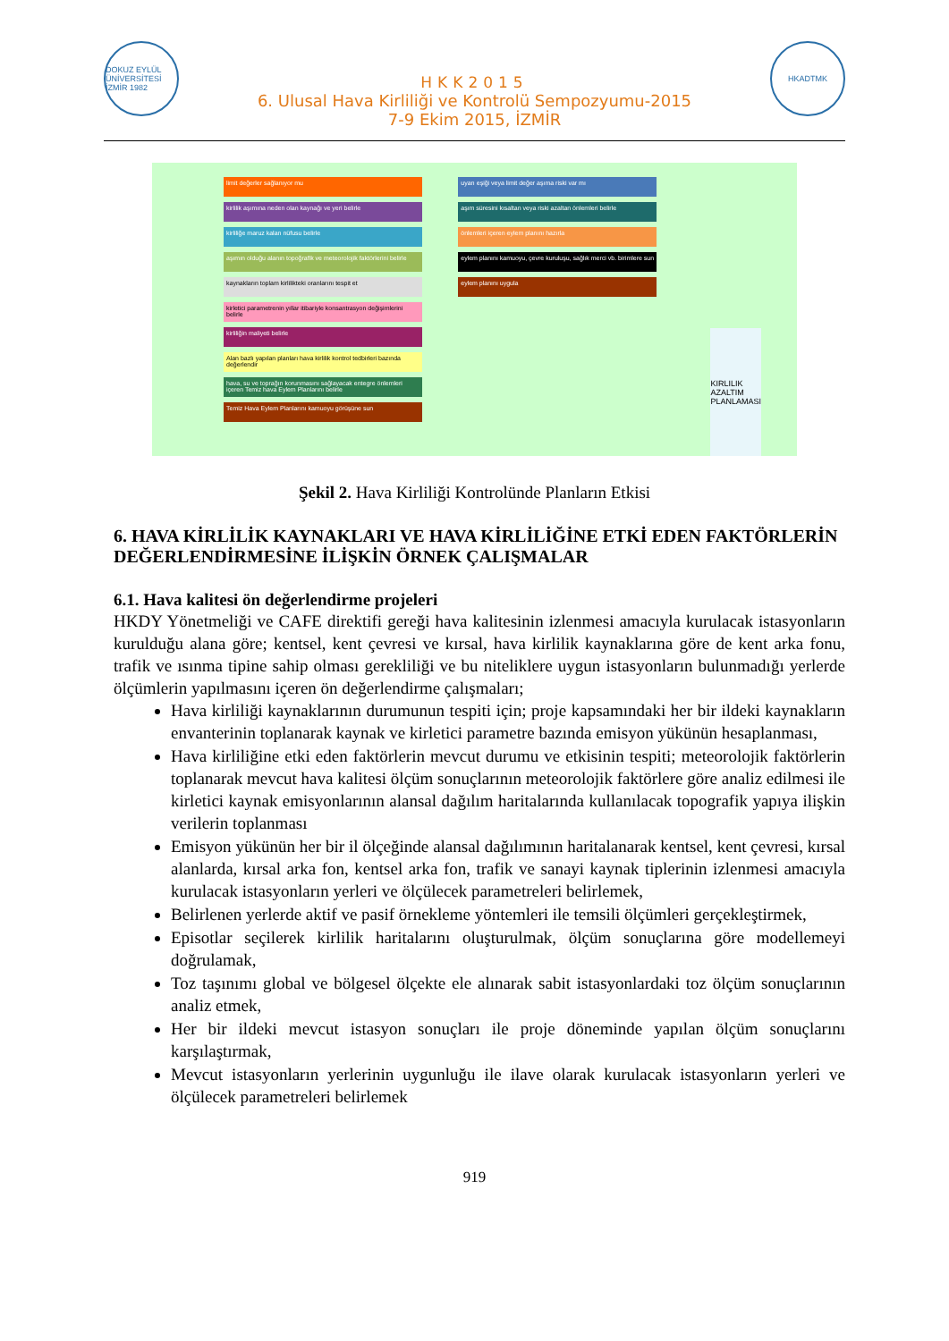DOKUZ EYLÜL ÜNİVERSİTESİ İZMİR 1982
HKK2015
6. Ulusal Hava Kirliliği ve Kontrolü Sempozyumu-2015
7-9 Ekim 2015, İZMİR
HKADTMK
limit değerler sağlanıyor mu
kirlilik aşımına neden olan kaynağı ve yeri belirle
kirliliğe maruz kalan nüfusu belirle
aşımın olduğu alanın topoğrafik ve meteorolojik faktörlerini belirle
kaynakların toplam kirlilikteki oranlarını tespit et
kirletici parametrenin yıllar itibariyle konsantrasyon değişimlerini belirle
kirliliğin maliyeti belirle
Alan bazlı yapılan planları hava kirlilik kontrol tedbirleri bazında değerlendir
hava, su ve toprağın korunmasını sağlayacak entegre önlemleri içeren Temiz hava Eylem Planlarını belirle
Temiz Hava Eylem Planlarını kamuoyu görüşüne sun
uyarı eşiği veya limit değer aşıma riski var mı
aşım süresini kısaltan veya riski azaltan önlemleri belirle
önlemleri içeren eylem planını hazırla
eylem planını kamuoyu, çevre kuruluşu, sağlık merci vb. birimlere sun
eylem planını uygula
KIRLILIK AZALTIM PLANLAMASI
Şekil 2. Hava Kirliliği Kontrolünde Planların Etkisi
6. HAVA KİRLİLİK KAYNAKLARI VE HAVA KİRLİLİĞİNE ETKİ EDEN FAKTÖRLERİN DEĞERLENDİRMESİNE İLİŞKİN ÖRNEK ÇALIŞMALAR
6.1. Hava kalitesi ön değerlendirme projeleri
HKDY Yönetmeliği ve CAFE direktifi gereği hava kalitesinin izlenmesi amacıyla kurulacak istasyonların kurulduğu alana göre; kentsel, kent çevresi ve kırsal, hava kirlilik kaynaklarına göre de kent arka fonu, trafik ve ısınma tipine sahip olması gerekliliği ve bu niteliklere uygun istasyonların bulunmadığı yerlerde ölçümlerin yapılmasını içeren ön değerlendirme çalışmaları;
Hava kirliliği kaynaklarının durumunun tespiti için; proje kapsamındaki her bir ildeki kaynakların envanterinin toplanarak kaynak ve kirletici parametre bazında emisyon yükünün hesaplanması,
Hava kirliliğine etki eden faktörlerin mevcut durumu ve etkisinin tespiti; meteorolojik faktörlerin toplanarak mevcut hava kalitesi ölçüm sonuçlarının meteorolojik faktörlere göre analiz edilmesi ile kirletici kaynak emisyonlarının alansal dağılım haritalarında kullanılacak topografik yapıya ilişkin verilerin toplanması
Emisyon yükünün her bir il ölçeğinde alansal dağılımının haritalanarak kentsel, kent çevresi, kırsal alanlarda, kırsal arka fon, kentsel arka fon, trafik ve sanayi kaynak tiplerinin izlenmesi amacıyla kurulacak istasyonların yerleri ve ölçülecek parametreleri belirlemek,
Belirlenen yerlerde aktif ve pasif örnekleme yöntemleri ile temsili ölçümleri gerçekleştirmek,
Episotlar seçilerek kirlilik haritalarını oluşturulmak, ölçüm sonuçlarına göre modellemeyi doğrulamak,
Toz taşınımı global ve bölgesel ölçekte ele alınarak sabit istasyonlardaki toz ölçüm sonuçlarının analiz etmek,
Her bir ildeki mevcut istasyon sonuçları ile proje döneminde yapılan ölçüm sonuçlarını karşılaştırmak,
Mevcut istasyonların yerlerinin uygunluğu ile ilave olarak kurulacak istasyonların yerleri ve ölçülecek parametreleri belirlemek
919